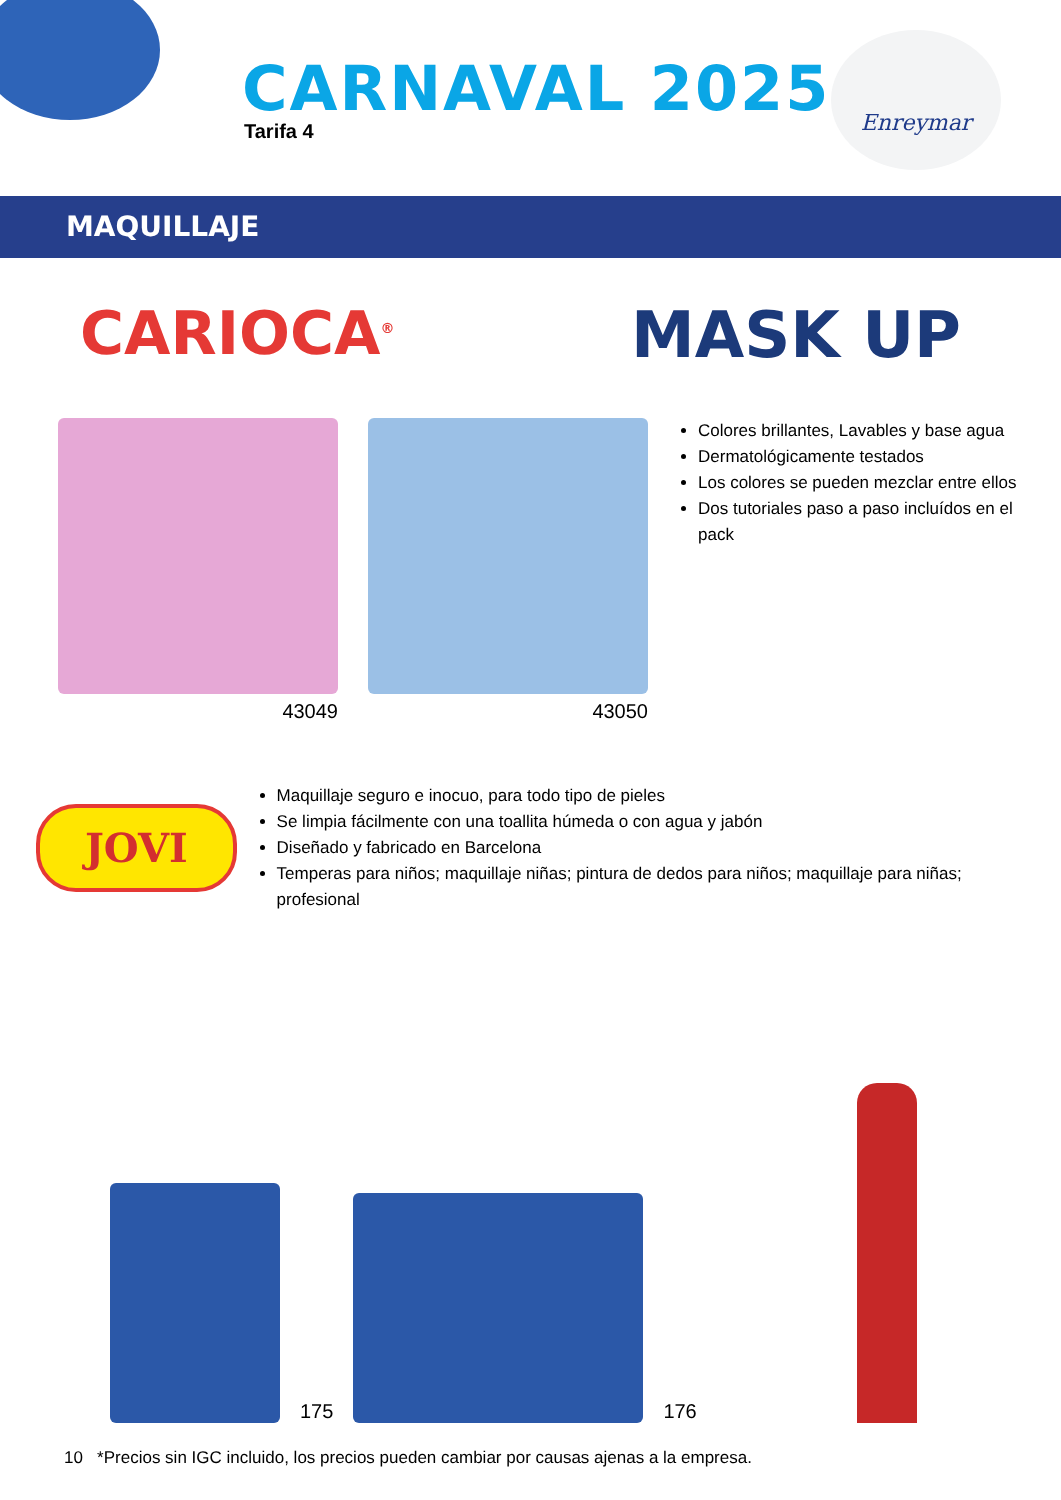CARNAVAL 2025
Tarifa 4
Enreymar
MAQUILLAJE
CARIOCA<sup>®</sup>
MASK UP
43049 43050
Colores brillantes, Lavables y base agua
Dermatológicamente testados
Los colores se pueden mezclar entre ellos
Dos tutoriales paso a paso incluídos en el pack
JOVI
Maquillaje seguro e inocuo, para todo tipo de pieles
Se limpia fácilmente con una toallita húmeda o con agua y jabón
Diseñado y fabricado en Barcelona
Temperas para niños; maquillaje niñas; pintura de dedos para niños; maquillaje para niñas; profesional
175
176
10 *Precios sin IGC incluido, los precios pueden cambiar por causas ajenas a la empresa.